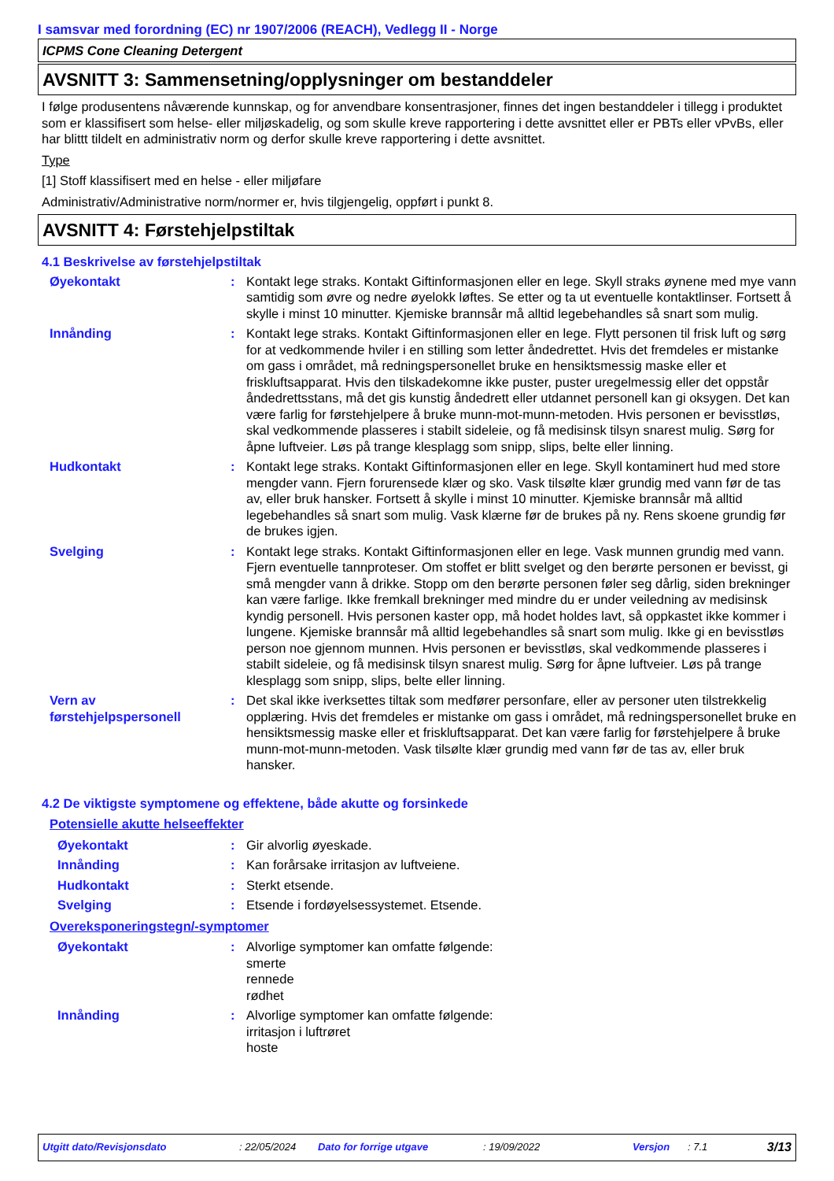I samsvar med forordning (EC) nr 1907/2006 (REACH), Vedlegg II - Norge
ICPMS Cone Cleaning Detergent
AVSNITT 3: Sammensetning/opplysninger om bestanddeler
I følge produsentens nåværende kunnskap, og for anvendbare konsentrasjoner, finnes det ingen bestanddeler i tillegg i produktet som er klassifisert som helse- eller miljøskadelig, og som skulle kreve rapportering i dette avsnittet eller er PBTs eller vPvBs, eller har blittt tildelt en administrativ norm og derfor skulle kreve rapportering i dette avsnittet.
Type
[1] Stoff klassifisert med en helse - eller miljøfare
Administrativ/Administrative norm/normer er, hvis tilgjengelig, oppført i punkt 8.
AVSNITT 4: Førstehjelpstiltak
4.1 Beskrivelse av førstehjelpstiltak
Øyekontakt : Kontakt lege straks. Kontakt Giftinformasjonen eller en lege. Skyll straks øynene med mye vann samtidig som øvre og nedre øyelokk løftes. Se etter og ta ut eventuelle kontaktlinser. Fortsett å skylle i minst 10 minutter. Kjemiske brannsår må alltid legebehandles så snart som mulig.
Innånding : Kontakt lege straks. Kontakt Giftinformasjonen eller en lege. Flytt personen til frisk luft og sørg for at vedkommende hviler i en stilling som letter åndedrettet. Hvis det fremdeles er mistanke om gass i området, må redningspersonellet bruke en hensiktsmessig maske eller et friskluftsapparat. Hvis den tilskadekomne ikke puster, puster uregelmessig eller det oppstår åndedrettsstans, må det gis kunstig åndedrett eller utdannet personell kan gi oksygen. Det kan være farlig for førstehjelpere å bruke munn-mot-munn-metoden. Hvis personen er bevisstløs, skal vedkommende plasseres i stabilt sideleie, og få medisinsk tilsyn snarest mulig. Sørg for åpne luftveier. Løs på trange klesplagg som snipp, slips, belte eller linning.
Hudkontakt : Kontakt lege straks. Kontakt Giftinformasjonen eller en lege. Skyll kontaminert hud med store mengder vann. Fjern forurensede klær og sko. Vask tilsølte klær grundig med vann før de tas av, eller bruk hansker. Fortsett å skylle i minst 10 minutter. Kjemiske brannsår må alltid legebehandles så snart som mulig. Vask klærne før de brukes på ny. Rens skoene grundig før de brukes igjen.
Svelging : Kontakt lege straks. Kontakt Giftinformasjonen eller en lege. Vask munnen grundig med vann. Fjern eventuelle tannproteser. Om stoffet er blitt svelget og den berørte personen er bevisst, gi små mengder vann å drikke. Stopp om den berørte personen føler seg dårlig, siden brekninger kan være farlige. Ikke fremkall brekninger med mindre du er under veiledning av medisinsk kyndig personell. Hvis personen kaster opp, må hodet holdes lavt, så oppkastet ikke kommer i lungene. Kjemiske brannsår må alltid legebehandles så snart som mulig. Ikke gi en bevisstløs person noe gjennom munnen. Hvis personen er bevisstløs, skal vedkommende plasseres i stabilt sideleie, og få medisinsk tilsyn snarest mulig. Sørg for åpne luftveier. Løs på trange klesplagg som snipp, slips, belte eller linning.
Vern av førstehjelpspersonell
: Det skal ikke iverksettes tiltak som medfører personfare, eller av personer uten tilstrekkelig opplæring. Hvis det fremdeles er mistanke om gass i området, må redningspersonellet bruke en hensiktsmessig maske eller et friskluftsapparat. Det kan være farlig for førstehjelpere å bruke munn-mot-munn-metoden. Vask tilsølte klær grundig med vann før de tas av, eller bruk hansker.
4.2 De viktigste symptomene og effektene, både akutte og forsinkede
Potensielle akutte helseeffekter
Øyekontakt : Gir alvorlig øyeskade.
Innånding : Kan forårsake irritasjon av luftveiene.
Hudkontakt : Sterkt etsende.
Svelging : Etsende i fordøyelsessystemet. Etsende.
Overeksponeringstegn/-symptomer
Øyekontakt : Alvorlige symptomer kan omfatte følgende:
smerte
rennede
rødhet
Innånding : Alvorlige symptomer kan omfatte følgende:
irritasjon i luftrøret
hoste
Utgitt dato/Revisjonsdato: 22/05/2024 Dato for forrige utgave: 19/09/2022 Versjon: 7.1 3/13